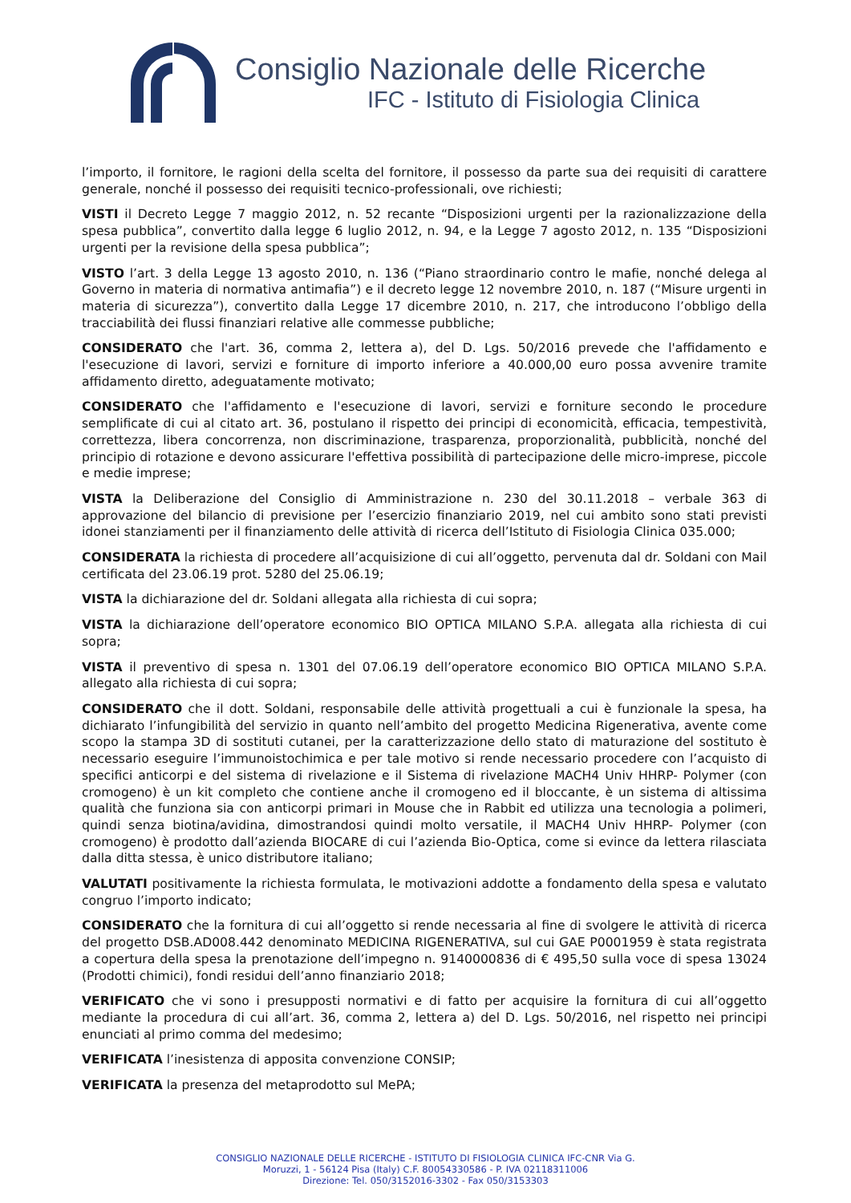Consiglio Nazionale delle Ricerche
IFC - Istituto di Fisiologia Clinica
l’importo, il fornitore, le ragioni della scelta del fornitore, il possesso da parte sua dei requisiti di carattere generale, nonché il possesso dei requisiti tecnico-professionali, ove richiesti;
VISTI il Decreto Legge 7 maggio 2012, n. 52 recante “Disposizioni urgenti per la razionalizzazione della spesa pubblica”, convertito dalla legge 6 luglio 2012, n. 94, e la Legge 7 agosto 2012, n. 135 “Disposizioni urgenti per la revisione della spesa pubblica”;
VISTO l’art. 3 della Legge 13 agosto 2010, n. 136 (“Piano straordinario contro le mafie, nonché delega al Governo in materia di normativa antimafia”) e il decreto legge 12 novembre 2010, n. 187 (“Misure urgenti in materia di sicurezza”), convertito dalla Legge 17 dicembre 2010, n. 217, che introducono l’obbligo della tracciabilità dei flussi finanziari relative alle commesse pubbliche;
CONSIDERATO che l'art. 36, comma 2, lettera a), del D. Lgs. 50/2016 prevede che l'affidamento e l'esecuzione di lavori, servizi e forniture di importo inferiore a 40.000,00 euro possa avvenire tramite affidamento diretto, adeguatamente motivato;
CONSIDERATO che l'affidamento e l'esecuzione di lavori, servizi e forniture secondo le procedure semplificate di cui al citato art. 36, postulano il rispetto dei principi di economicità, efficacia, tempestività, correttezza, libera concorrenza, non discriminazione, trasparenza, proporzionalità, pubblicità, nonché del principio di rotazione e devono assicurare l'effettiva possibilità di partecipazione delle micro-imprese, piccole e medie imprese;
VISTA la Deliberazione del Consiglio di Amministrazione n. 230 del 30.11.2018 – verbale 363 di approvazione del bilancio di previsione per l’esercizio finanziario 2019, nel cui ambito sono stati previsti idonei stanziamenti per il finanziamento delle attività di ricerca dell’Istituto di Fisiologia Clinica 035.000;
CONSIDERATA la richiesta di procedere all’acquisizione di cui all’oggetto, pervenuta dal dr. Soldani con Mail certificata del 23.06.19 prot. 5280 del 25.06.19;
VISTA la dichiarazione del dr. Soldani allegata alla richiesta di cui sopra;
VISTA la dichiarazione dell’operatore economico BIO OPTICA MILANO S.P.A. allegata alla richiesta di cui sopra;
VISTA il preventivo di spesa n. 1301 del 07.06.19 dell’operatore economico BIO OPTICA MILANO S.P.A. allegato alla richiesta di cui sopra;
CONSIDERATO che il dott. Soldani, responsabile delle attività progettuali a cui è funzionale la spesa, ha dichiarato l’infungibilità del servizio in quanto nell’ambito del progetto Medicina Rigenerativa, avente come scopo la stampa 3D di sostituti cutanei, per la caratterizzazione dello stato di maturazione del sostituto è necessario eseguire l’immunoistochimica e per tale motivo si rende necessario procedere con l’acquisto di specifici anticorpi e del sistema di rivelazione e il Sistema di rivelazione MACH4 Univ HHRP- Polymer (con cromogeno) è un kit completo che contiene anche il cromogeno ed il bloccante, è un sistema di altissima qualità che funziona sia con anticorpi primari in Mouse che in Rabbit ed utilizza una tecnologia a polimeri, quindi senza biotina/avidina, dimostrandosi quindi molto versatile, il MACH4 Univ HHRP- Polymer (con cromogeno) è prodotto dall’azienda BIOCARE di cui l’azienda Bio-Optica, come si evince da lettera rilasciata dalla ditta stessa, è unico distributore italiano;
VALUTATI positivamente la richiesta formulata, le motivazioni addotte a fondamento della spesa e valutato congruo l’importo indicato;
CONSIDERATO che la fornitura di cui all’oggetto si rende necessaria al fine di svolgere le attività di ricerca del progetto DSB.AD008.442 denominato MEDICINA RIGENERATIVA, sul cui GAE P0001959 è stata registrata a copertura della spesa la prenotazione dell’impegno n. 9140000836 di € 495,50 sulla voce di spesa 13024 (Prodotti chimici), fondi residui dell’anno finanziario 2018;
VERIFICATO che vi sono i presupposti normativi e di fatto per acquisire la fornitura di cui all’oggetto mediante la procedura di cui all’art. 36, comma 2, lettera a) del D. Lgs. 50/2016, nel rispetto nei principi enunciati al primo comma del medesimo;
VERIFICATA l’inesistenza di apposita convenzione CONSIP;
VERIFICATA la presenza del metaprodotto sul MePA;
CONSIGLIO NAZIONALE DELLE RICERCHE - ISTITUTO DI FISIOLOGIA CLINICA IFC-CNR Via G.
Moruzzi, 1 - 56124 Pisa (Italy) C.F. 80054330586 - P. IVA 02118311006
Direzione: Tel. 050/3152016-3302 - Fax 050/3153303